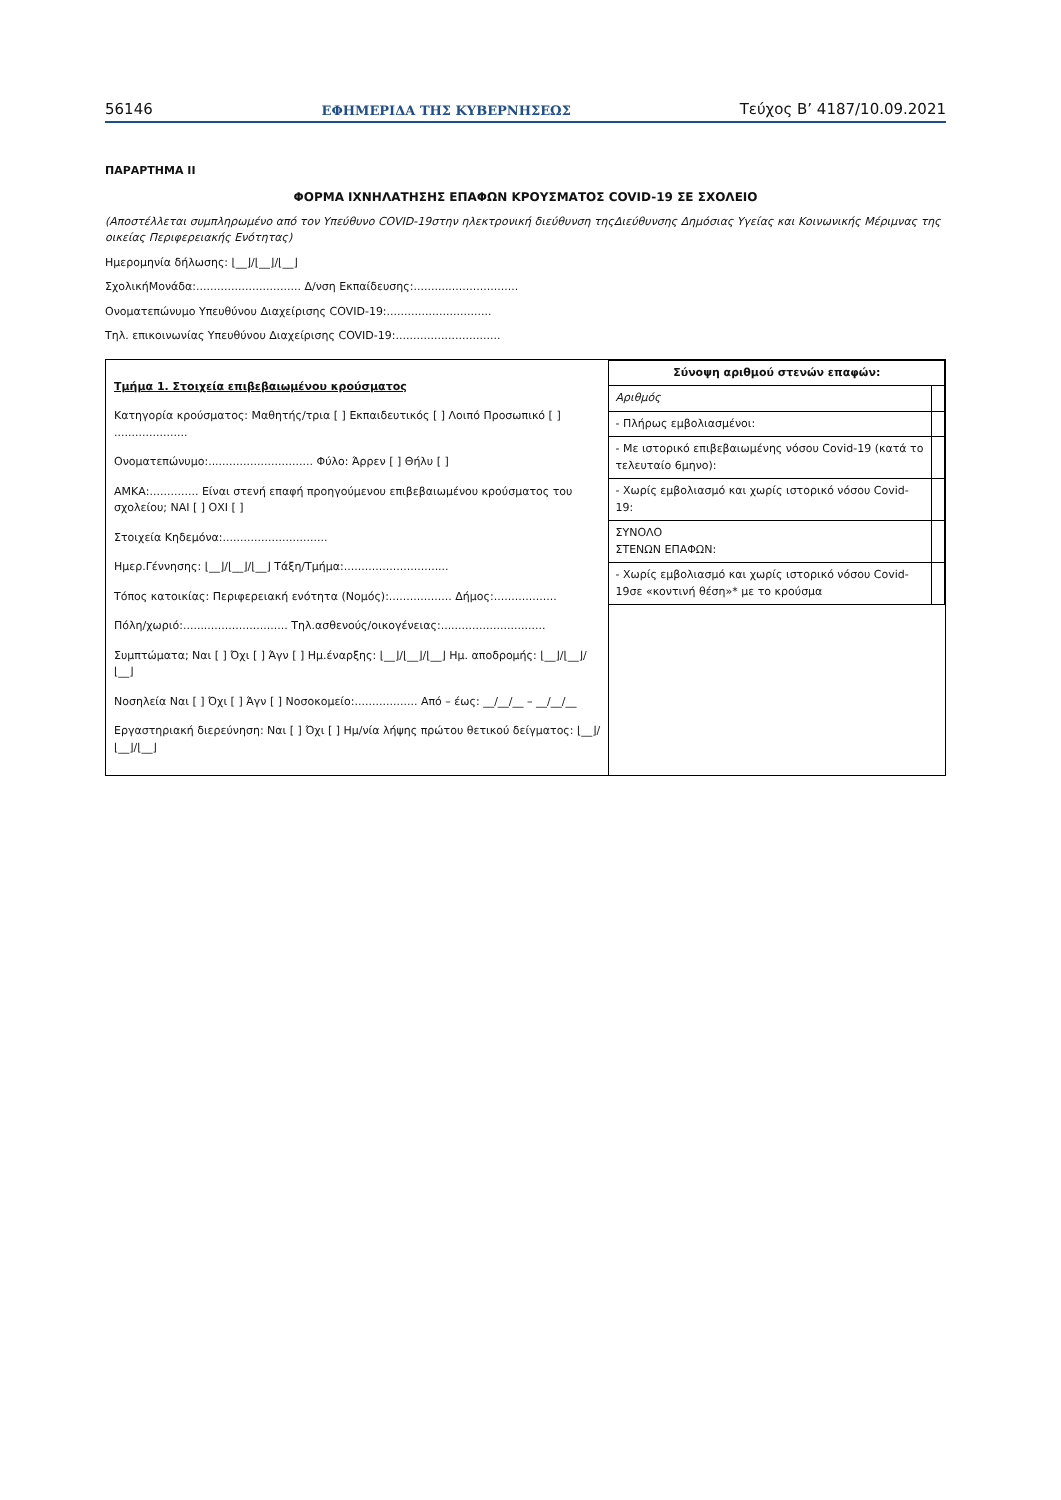56146 ΕΦΗΜΕΡΙΔΑ ΤΗΣ ΚΥΒΕΡΝΗΣΕΩΣ Τεύχος Β’ 4187/10.09.2021
ΠΑΡΑΡΤΗΜΑ ΙΙ
ΦΟΡΜΑ ΙΧΝΗΛΑΤΗΣΗΣ ΕΠΑΦΩΝ ΚΡΟΥΣΜΑΤΟΣ COVID-19 ΣΕ ΣΧΟΛΕΙΟ
(Αποστέλλεται συμπληρωμένο από τον Υπεύθυνο COVID-19στην ηλεκτρονική διεύθυνση τηςΔιεύθυνσης Δημόσιας Υγείας και Κοινωνικής Μέριμνας της οικείας Περιφερειακής Ενότητας)
Ημερομηνία δήλωσης: ⌊__⌋/⌊__⌋/⌊__⌋
ΣχολικήΜονάδα:.............................. Δ/νση Εκπαίδευσης:..............................
Ονοματεπώνυμο Υπευθύνου Διαχείρισης COVID-19:..............................
Τηλ. επικοινωνίας Υπευθύνου Διαχείρισης COVID-19:..............................
Τμήμα 1. Στοιχεία επιβεβαιωμένου κρούσματος
Κατηγορία κρούσματος: Μαθητής/τρια [ ] Εκπαιδευτικός [ ] Λοιπό Προσωπικό [ ] .....................
Ονοματεπώνυμο:.............................. Φύλο: Άρρεν [ ] Θήλυ [ ]
ΑΜΚΑ:.............. Είναι στενή επαφή προηγούμενου επιβεβαιωμένου κρούσματος του σχολείου; ΝΑΙ [ ] ΟΧΙ [ ]
Στοιχεία Κηδεμόνα:..............................
Ημερ.Γέννησης: ⌊__⌋/⌊__⌋/⌊__⌋ Τάξη/Τμήμα:..............................
Τόπος κατοικίας: Περιφερειακή ενότητα (Νομός):.................. Δήμος:..................
Πόλη/χωριό:.............................. Τηλ.ασθενούς/οικογένειας:..............................
Συμπτώματα; Ναι [ ] Όχι [ ] Άγν [ ] Ημ.έναρξης: ⌊__⌋/⌊__⌋/⌊__⌋ Ημ. αποδρομής: ⌊__⌋/⌊__⌋/⌊__⌋
Νοσηλεία Ναι [ ] Όχι [ ] Άγν [ ] Νοσοκομείο:.................. Από – έως: __/__/__ – __/__/__
Εργαστηριακή διερεύνηση: Ναι [ ] Όχι [ ] Ημ/νία λήψης πρώτου θετικού δείγματος: ⌊__⌋/⌊__⌋/⌊__⌋
| Σύνοψη αριθμού στενών επαφών: | |
| --- | --- |
| Αριθμός | |
| - Πλήρως εμβολιασμένοι: | |
| - Με ιστορικό επιβεβαιωμένης νόσου Covid-19 (κατά το τελευταίο 6μηνο): | |
| - Χωρίς εμβολιασμό και χωρίς ιστορικό νόσου Covid-19: | |
| ΣΥΝΟΛΟ ΣΤΕΝΩΝ ΕΠΑΦΩΝ: | |
| - Χωρίς εμβολιασμό και χωρίς ιστορικό νόσου Covid-19σε «κοντινή θέση»* με το κρούσμα | |